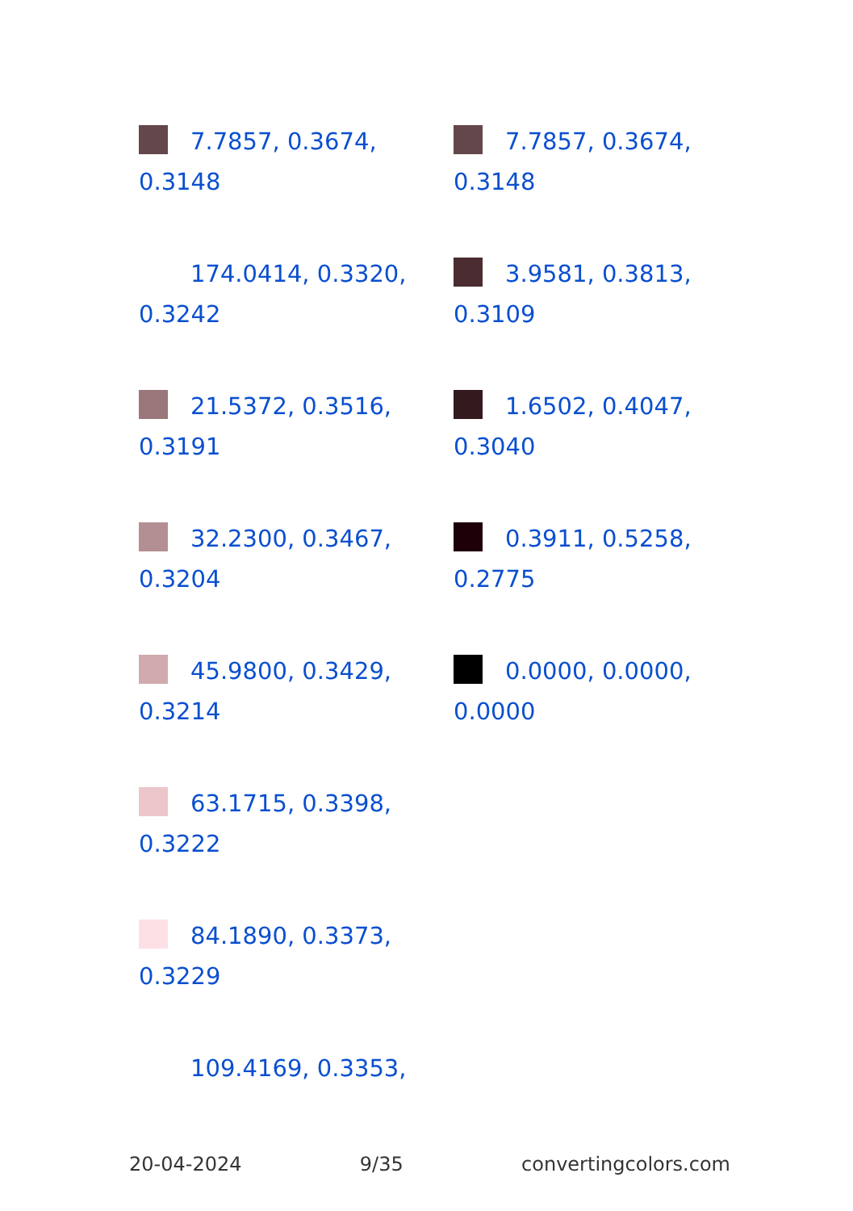7.7857, 0.3674, 0.3148
174.0414, 0.3320, 0.3242
21.5372, 0.3516, 0.3191
32.2300, 0.3467, 0.3204
45.9800, 0.3429, 0.3214
63.1715, 0.3398, 0.3222
84.1890, 0.3373, 0.3229
109.4169, 0.3353,
7.7857, 0.3674, 0.3148
3.9581, 0.3813, 0.3109
1.6502, 0.4047, 0.3040
0.3911, 0.5258, 0.2775
0.0000, 0.0000, 0.0000
20-04-2024 9/35 convertingcolors.com